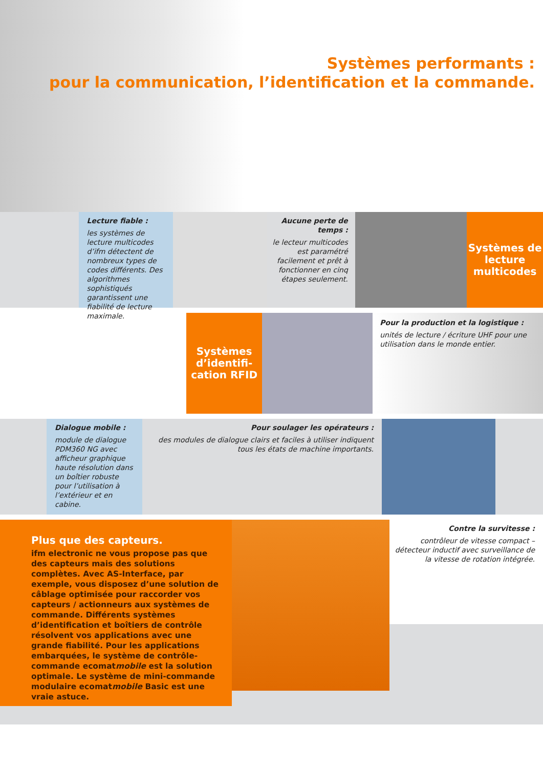Systèmes performants :
pour la communication, l’identification et la commande.
Lecture fiable :
les systèmes de lecture multicodes d’ifm détectent de nombreux types de codes différents. Des algorithmes sophistiqués garantissent une fiabilité de lecture maximale.
Aucune perte de temps :
le lecteur multicodes est paramétré facilement et prêt à fonctionner en cinq étapes seulement.
Systèmes de lecture multicodes
Systèmes d’identifi-cation RFID
Pour la production et la logistique :
unités de lecture / écriture UHF pour une utilisation dans le monde entier.
Dialogue mobile :
module de dialogue PDM360 NG avec afficheur graphique haute résolution dans un boîtier robuste pour l’utilisation à l’extérieur et en cabine.
Pour soulager les opérateurs :
des modules de dialogue clairs et faciles à utiliser indiquent tous les états de machine importants.
Plus que des capteurs.
ifm electronic ne vous propose pas que des capteurs mais des solutions complètes. Avec AS-Interface, par exemple, vous disposez d’une solution de câblage optimisée pour raccorder vos capteurs / actionneurs aux systèmes de commande. Différents systèmes d’identification et boîtiers de contrôle résolvent vos applications avec une grande fiabilité. Pour les applications embarquées, le système de contrôle-commande ecomatmobile est la solution optimale. Le système de mini-commande modulaire ecomatmobile Basic est une vraie astuce.
Contre la survitesse :
contrôleur de vitesse compact – détecteur inductif avec surveillance de la vitesse de rotation intégrée.